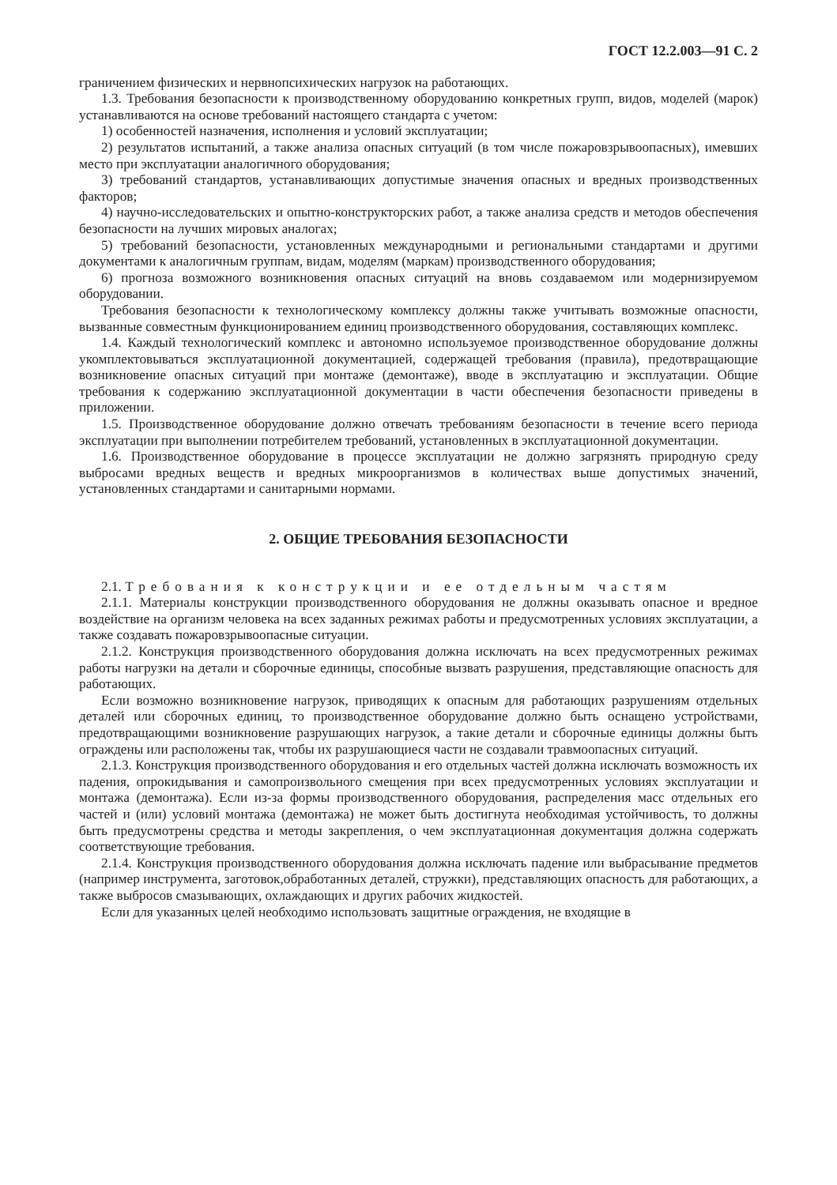ГОСТ 12.2.003—91 С. 2
граничением физических и нервнопсихических нагрузок на работающих.
1.3. Требования безопасности к производственному оборудованию конкретных групп, видов, моделей (марок) устанавливаются на основе требований настоящего стандарта с учетом:
1) особенностей назначения, исполнения и условий эксплуатации;
2) результатов испытаний, а также анализа опасных ситуаций (в том числе пожаровзрывоопасных), имевших место при эксплуатации аналогичного оборудования;
3) требований стандартов, устанавливающих допустимые значения опасных и вредных производственных факторов;
4) научно-исследовательских и опытно-конструкторских работ, а также анализа средств и методов обеспечения безопасности на лучших мировых аналогах;
5) требований безопасности, установленных международными и региональными стандартами и другими документами к аналогичным группам, видам, моделям (маркам) производственного оборудования;
6) прогноза возможного возникновения опасных ситуаций на вновь создаваемом или модернизируемом оборудовании.
Требования безопасности к технологическому комплексу должны также учитывать возможные опасности, вызванные совместным функционированием единиц производственного оборудования, составляющих комплекс.
1.4. Каждый технологический комплекс и автономно используемое производственное оборудование должны укомплектовываться эксплуатационной документацией, содержащей требования (правила), предотвращающие возникновение опасных ситуаций при монтаже (демонтаже), вводе в эксплуатацию и эксплуатации. Общие требования к содержанию эксплуатационной документации в части обеспечения безопасности приведены в приложении.
1.5. Производственное оборудование должно отвечать требованиям безопасности в течение всего периода эксплуатации при выполнении потребителем требований, установленных в эксплуатационной документации.
1.6. Производственное оборудование в процессе эксплуатации не должно загрязнять природную среду выбросами вредных веществ и вредных микроорганизмов в количествах выше допустимых значений, установленных стандартами и санитарными нормами.
2. ОБЩИЕ ТРЕБОВАНИЯ БЕЗОПАСНОСТИ
2.1. Требования к конструкции и ее отдельным частям
2.1.1. Материалы конструкции производственного оборудования не должны оказывать опасное и вредное воздействие на организм человека на всех заданных режимах работы и предусмотренных условиях эксплуатации, а также создавать пожаровзрывоопасные ситуации.
2.1.2. Конструкция производственного оборудования должна исключать на всех предусмотренных режимах работы нагрузки на детали и сборочные единицы, способные вызвать разрушения, представляющие опасность для работающих.
Если возможно возникновение нагрузок, приводящих к опасным для работающих разрушениям отдельных деталей или сборочных единиц, то производственное оборудование должно быть оснащено устройствами, предотвращающими возникновение разрушающих нагрузок, а такие детали и сборочные единицы должны быть ограждены или расположены так, чтобы их разрушающиеся части не создавали травмоопасных ситуаций.
2.1.3. Конструкция производственного оборудования и его отдельных частей должна исключать возможность их падения, опрокидывания и самопроизвольного смещения при всех предусмотренных условиях эксплуатации и монтажа (демонтажа). Если из-за формы производственного оборудования, распределения масс отдельных его частей и (или) условий монтажа (демонтажа) не может быть достигнута необходимая устойчивость, то должны быть предусмотрены средства и методы закрепления, о чем эксплуатационная документация должна содержать соответствующие требования.
2.1.4. Конструкция производственного оборудования должна исключать падение или выбрасывание предметов (например инструмента, заготовок,обработанных деталей, стружки), представляющих опасность для работающих, а также выбросов смазывающих, охлаждающих и других рабочих жидкостей.
Если для указанных целей необходимо использовать защитные ограждения, не входящие в